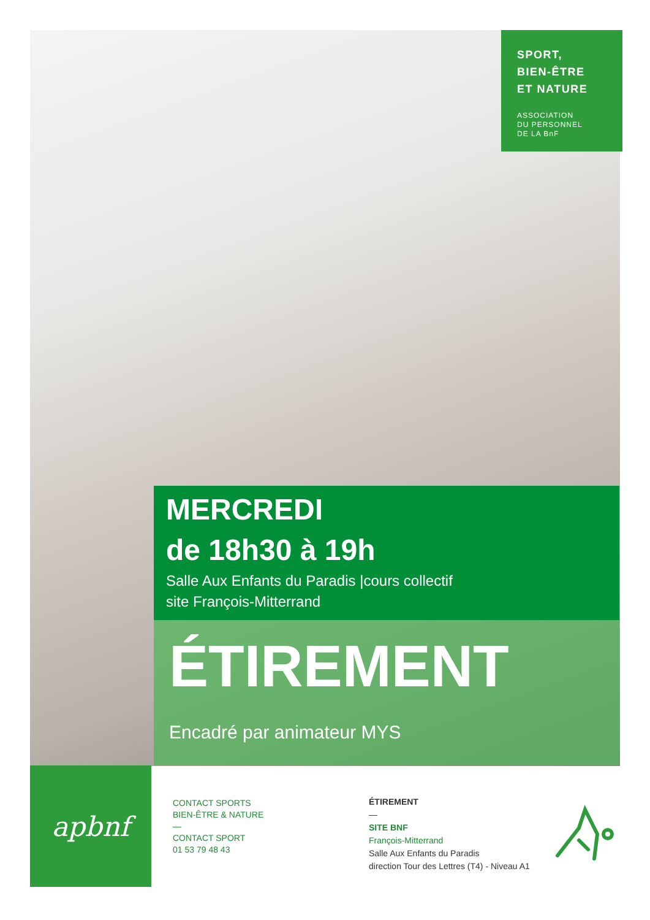SPORT,
BIEN-ÊTRE
ET NATURE
ASSOCIATION
DU PERSONNEL
DE LA BnF
MERCREDI
de 18h30 à 19h
Salle Aux Enfants du Paradis |cours collectif
site François-Mitterrand
ÉTIREMENT
Encadré par animateur MYS
apbnf
CONTACT SPORTS
BIEN-ÊTRE & NATURE
—
CONTACT SPORT
01 53 79 48 43
ÉTIREMENT
—
SITE BNF
François-Mitterrand
Salle Aux Enfants du Paradis
direction Tour des Lettres (T4) - Niveau A1